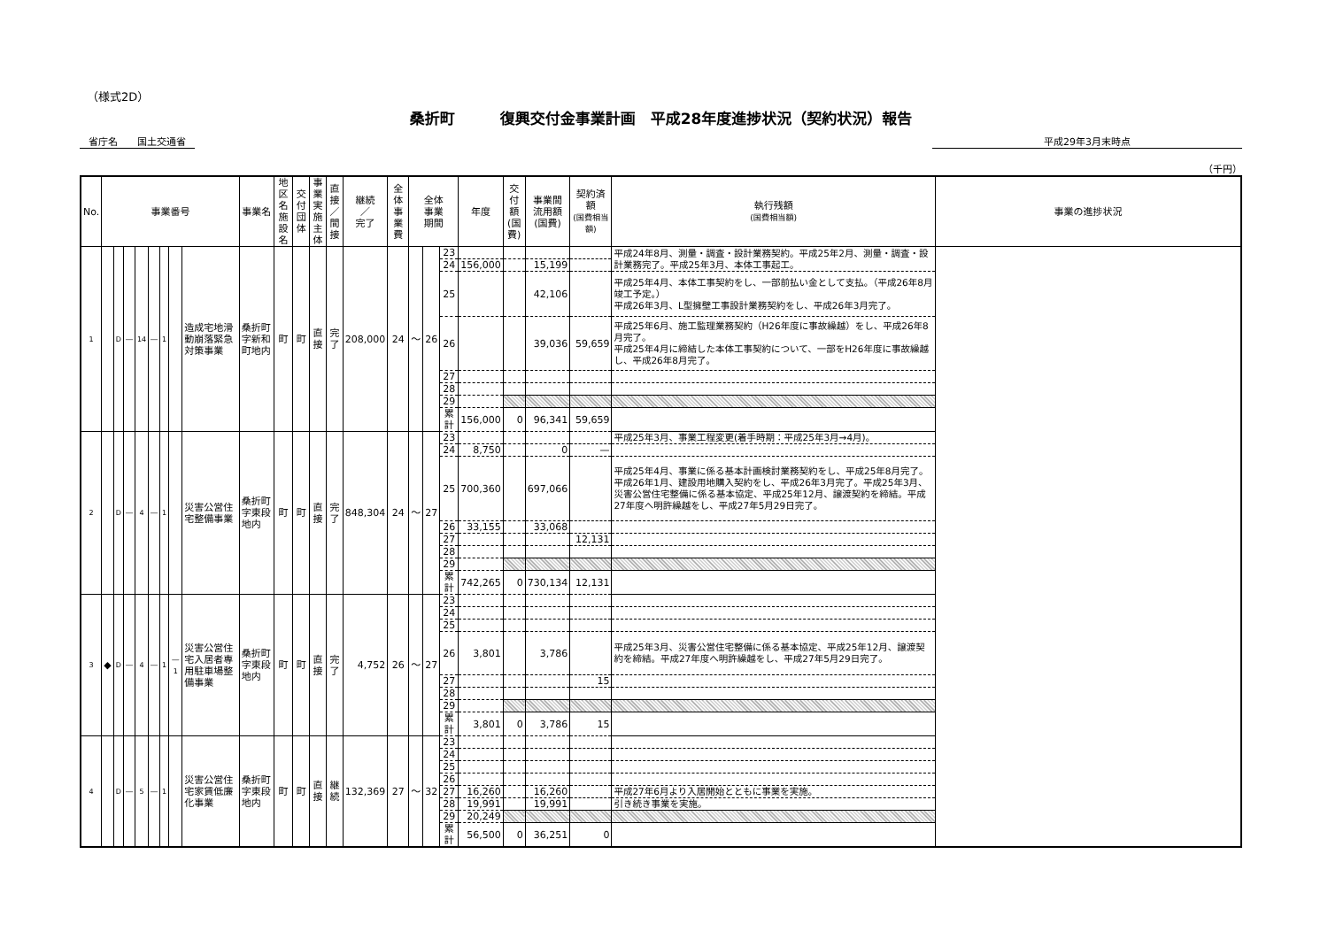（様式2D）
桑折町　　　復興交付金事業計画　平成28年度進捗状況（契約状況）報告
省庁名　　国土交通省 平成29年3月末時点
（千円）
| No. | 事業番号 | | | | | | | | 事業名 | 地区名 施設名 | 交付 団体 | 事業 実施 主体 | 直接 ／ 間接 | 継続 ／ 完了 | 全体 事業費 | 全体 事業 期間 | | | 年度 | 交付額 (国費) | 事業間 流用額 (国費) | 契約済額 (国費相当額) | 執行残額 (国費相当額) | 事業の進捗状況 |
| --- | --- | --- | --- | --- | --- | --- | --- | --- | --- | --- | --- | --- | --- | --- | --- | --- | --- | --- | --- | --- | --- | --- | --- | --- |
| 1 | | D | ― | 14 | ― | 1 | | 造成宅地滑動崩落緊急対策事業 | 桑折町字新和町地内 | 町 | 町 | 直接 | 完了 | 208,000 | 24 | ～ | 26 | 23 | | | | | 平成24年8月、測量・調査・設計業務契約。平成25年2月、測量・調査・設計業務完了。平成25年3月、本体工事起工。 | |
| | | | | | | | | | | | | | | | | | | 24 | 156,000 | | 15,199 | | | |
| | | | | | | | | | | | | | | | | | | 25 | | | 42,106 | | 平成25年4月、本体工事契約をし、一部前払い金として支払。（平成26年8月竣工予定。） 平成26年3月、L型擁壁工事設計業務契約をし、平成26年3月完了。 | |
| | | | | | | | | | | | | | | | | | | 26 | | | 39,036 | 59,659 | 平成25年6月、施工監理業務契約（H26年度に事故繰越）をし、平成26年8月完了。 平成25年4月に締結した本体工事契約について、一部をH26年度に事故繰越し、平成26年8月完了。 | |
| | | | | | | | | | | | | | | | | | | 27 | | | | | | |
| | | | | | | | | | | | | | | | | | | 28 | | | | | | |
| | | | | | | | | | | | | | | | | | | 29 | | | | | | |
| | | | | | | | | | | | | | | | | | | 累計 | 156,000 | 0 | 96,341 | 59,659 | | |
| 2 | | D | ― | 4 | ― | 1 | | 災害公営住宅整備事業 | 桑折町字東段地内 | 町 | 町 | 直接 | 完了 | 848,304 | 24 | ～ | 27 | 23 | | | | | 平成25年3月、事業工程変更(着手時期：平成25年3月→4月)。 | |
| | | | | | | | | | | | | | | | | | | 24 | 8,750 | | 0 | — | | |
| | | | | | | | | | | | | | | | | | | 25 | 700,360 | | 697,066 | | 平成25年4月、事業に係る基本計画検討業務契約をし、平成25年8月完了。平成26年1月、建設用地購入契約をし、平成26年3月完了。平成25年3月、災害公営住宅整備に係る基本協定、平成25年12月、譲渡契約を締結。平成27年度へ明許繰越をし、平成27年5月29日完了。 | |
| | | | | | | | | | | | | | | | | | | 26 | 33,155 | | 33,068 | | | |
| | | | | | | | | | | | | | | | | | | 27 | | | | 12,131 | | |
| | | | | | | | | | | | | | | | | | | 28 | | | | | | |
| | | | | | | | | | | | | | | | | | | 29 | | | | | | |
| | | | | | | | | | | | | | | | | | | 累計 | 742,265 | 0 | 730,134 | 12,131 | | |
| 3 | ◆ | D | ― | 4 | ― | 1 | ― 1 | 災害公営住宅入居者専用駐車場整備事業 | 桑折町字東段地内 | 町 | 町 | 直接 | 完了 | 4,752 | 26 | ～ | 27 | 23 | | | | | | |
| | | | | | | | | | | | | | | | | | | 24 | | | | | | |
| | | | | | | | | | | | | | | | | | | 25 | | | | | | |
| | | | | | | | | | | | | | | | | | | 26 | 3,801 | | 3,786 | | 平成25年3月、災害公営住宅整備に係る基本協定、平成25年12月、譲渡契約を締結。平成27年度へ明許繰越をし、平成27年5月29日完了。 | |
| | | | | | | | | | | | | | | | | | | 27 | | | | 15 | | |
| | | | | | | | | | | | | | | | | | | 28 | | | | | | |
| | | | | | | | | | | | | | | | | | | 29 | | | | | | |
| | | | | | | | | | | | | | | | | | | 累計 | 3,801 | 0 | 3,786 | 15 | | |
| 4 | | D | ― | 5 | ― | 1 | | 災害公営住宅家賃低廉化事業 | 桑折町字東段地内 | 町 | 町 | 直接 | 継続 | 132,369 | 27 | ～ | 32 | 23 | | | | | | |
| | | | | | | | | | | | | | | | | | | 24 | | | | | | |
| | | | | | | | | | | | | | | | | | | 25 | | | | | | |
| | | | | | | | | | | | | | | | | | | 26 | | | | | | |
| | | | | | | | | | | | | | | | | | | 27 | 16,260 | | 16,260 | | 平成27年6月より入居開始とともに事業を実施。 | |
| | | | | | | | | | | | | | | | | | | 28 | 19,991 | | 19,991 | | 引き続き事業を実施。 | |
| | | | | | | | | | | | | | | | | | | 29 | 20,249 | | | | | |
| | | | | | | | | | | | | | | | | | | 累計 | 56,500 | 0 | 36,251 | 0 | | |